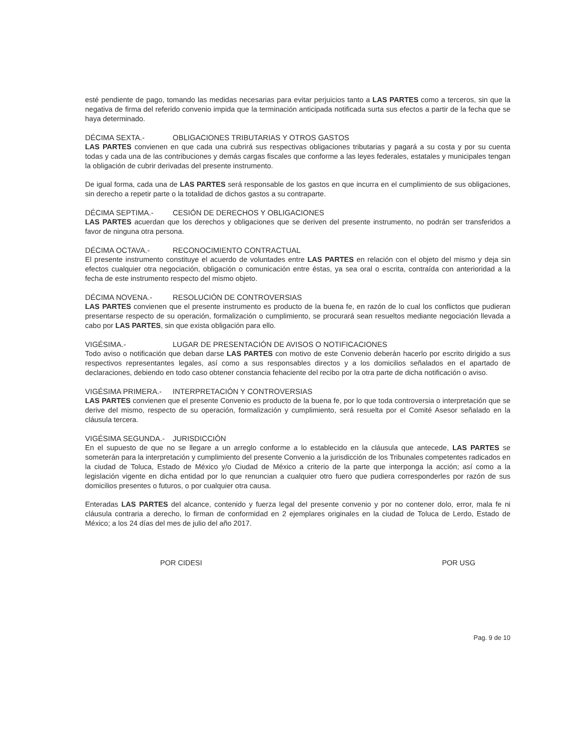esté pendiente de pago, tomando las medidas necesarias para evitar perjuicios tanto a LAS PARTES como a terceros, sin que la negativa de firma del referido convenio impida que la terminación anticipada notificada surta sus efectos a partir de la fecha que se haya determinado.
DÉCIMA SEXTA.- OBLIGACIONES TRIBUTARIAS Y OTROS GASTOS
LAS PARTES convienen en que cada una cubrirá sus respectivas obligaciones tributarias y pagará a su costa y por su cuenta todas y cada una de las contribuciones y demás cargas fiscales que conforme a las leyes federales, estatales y municipales tengan la obligación de cubrir derivadas del presente instrumento.
De igual forma, cada una de LAS PARTES será responsable de los gastos en que incurra en el cumplimiento de sus obligaciones, sin derecho a repetir parte o la totalidad de dichos gastos a su contraparte.
DÉCIMA SEPTIMA.- CESIÓN DE DERECHOS Y OBLIGACIONES
LAS PARTES acuerdan que los derechos y obligaciones que se deriven del presente instrumento, no podrán ser transferidos a favor de ninguna otra persona.
DÉCIMA OCTAVA.- RECONOCIMIENTO CONTRACTUAL
El presente instrumento constituye el acuerdo de voluntades entre LAS PARTES en relación con el objeto del mismo y deja sin efectos cualquier otra negociación, obligación o comunicación entre éstas, ya sea oral o escrita, contraída con anterioridad a la fecha de este instrumento respecto del mismo objeto.
DÉCIMA NOVENA.- RESOLUCIÓN DE CONTROVERSIAS
LAS PARTES convienen que el presente instrumento es producto de la buena fe, en razón de lo cual los conflictos que pudieran presentarse respecto de su operación, formalización o cumplimiento, se procurará sean resueltos mediante negociación llevada a cabo por LAS PARTES, sin que exista obligación para ello.
VIGÉSIMA.- LUGAR DE PRESENTACIÓN DE AVISOS O NOTIFICACIONES
Todo aviso o notificación que deban darse LAS PARTES con motivo de este Convenio deberán hacerlo por escrito dirigido a sus respectivos representantes legales, así como a sus responsables directos y a los domicilios señalados en el apartado de declaraciones, debiendo en todo caso obtener constancia fehaciente del recibo por la otra parte de dicha notificación o aviso.
VIGÉSIMA PRIMERA.- INTERPRETACIÓN Y CONTROVERSIAS
LAS PARTES convienen que el presente Convenio es producto de la buena fe, por lo que toda controversia o interpretación que se derive del mismo, respecto de su operación, formalización y cumplimiento, será resuelta por el Comité Asesor señalado en la cláusula tercera.
VIGÉSIMA SEGUNDA.- JURISDICCIÓN
En el supuesto de que no se llegare a un arreglo conforme a lo establecido en la cláusula que antecede, LAS PARTES se someterán para la interpretación y cumplimiento del presente Convenio a la jurisdicción de los Tribunales competentes radicados en la ciudad de Toluca, Estado de México y/o Ciudad de México a criterio de la parte que interponga la acción; así como a la legislación vigente en dicha entidad por lo que renuncian a cualquier otro fuero que pudiera corresponderles por razón de sus domicilios presentes o futuros, o por cualquier otra causa.
Enteradas LAS PARTES del alcance, contenido y fuerza legal del presente convenio y por no contener dolo, error, mala fe ni cláusula contraria a derecho, lo firman de conformidad en 2 ejemplares originales en la ciudad de Toluca de Lerdo, Estado de México; a los 24 días del mes de julio del año 2017.
POR CIDESI POR USG
Pag. 9 de 10